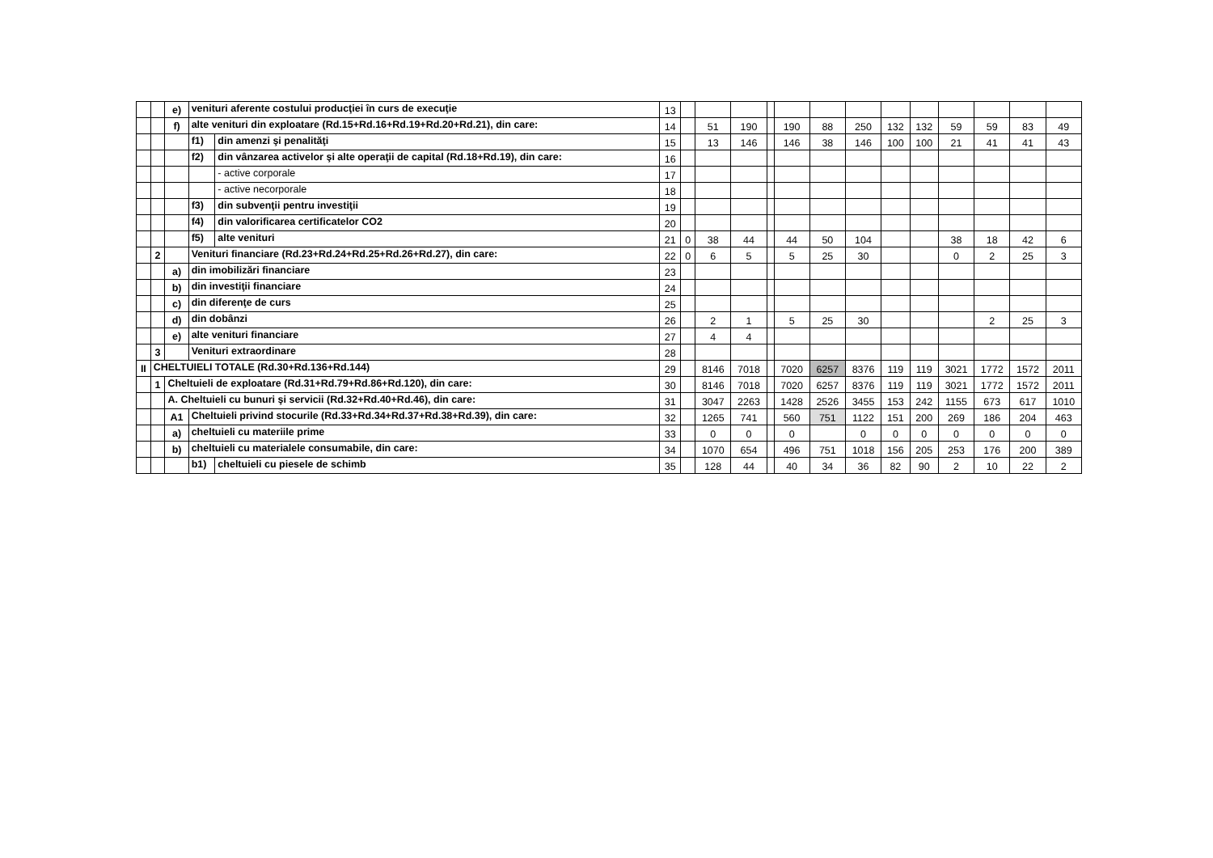| | | e) | venituri aferente costului producţiei în curs de execuţie | | 13 | | | | | | | | | | | | | |
| | | f) | alte venituri din exploatare (Rd.15+Rd.16+Rd.19+Rd.20+Rd.21), din care: | | 14 | | 51 | 190 | | 190 | 88 | 250 | 132 | 132 | 59 | 59 | 83 | 49 |
| | | | f1) | din amenzi şi penalităţi | 15 | | 13 | 146 | | 146 | 38 | 146 | 100 | 100 | 21 | 41 | 41 | 43 |
| | | | f2) | din vânzarea activelor şi alte operaţii de capital (Rd.18+Rd.19), din care: | 16 | | | | | | | | | | | | | |
| | | | | - active corporale | 17 | | | | | | | | | | | | | |
| | | | | - active necorporale | 18 | | | | | | | | | | | | | |
| | | | f3) | din subvenţii pentru investiţii | 19 | | | | | | | | | | | | | |
| | | | f4) | din valorificarea certificatelor CO2 | 20 | | | | | | | | | | | | | |
| | | | f5) | alte venituri | 21 | 0 | 38 | 44 | | 44 | 50 | 104 | | | 38 | 18 | 42 | 6 |
| | 2 | | Venituri financiare (Rd.23+Rd.24+Rd.25+Rd.26+Rd.27), din care: | | 22 | 0 | 6 | 5 | | 5 | 25 | 30 | | | 0 | 2 | 25 | 3 |
| | | a) | din imobilizări financiare | | 23 | | | | | | | | | | | | | |
| | | b) | din investiţii financiare | | 24 | | | | | | | | | | | | | |
| | | c) | din diferenţe de curs | | 25 | | | | | | | | | | | | | |
| | | d) | din dobânzi | | 26 | | 2 | 1 | | 5 | 25 | 30 | | | | 2 | 25 | 3 |
| | | e) | alte venituri financiare | | 27 | | 4 | 4 | | | | | | | | | | |
| | 3 | | Venituri extraordinare | | 28 | | | | | | | | | | | | | |
| II | CHELTUIELI TOTALE (Rd.30+Rd.136+Rd.144) | | | | 29 | | 8146 | 7018 | | 7020 | 6257 | 8376 | 119 | 119 | 3021 | 1772 | 1572 | 2011 |
| | 1 | Cheltuieli de exploatare (Rd.31+Rd.79+Rd.86+Rd.120), din care: | | | 30 | | 8146 | 7018 | | 7020 | 6257 | 8376 | 119 | 119 | 3021 | 1772 | 1572 | 2011 |
| | | A. Cheltuieli cu bunuri şi servicii (Rd.32+Rd.40+Rd.46), din care: | | | 31 | | 3047 | 2263 | | 1428 | 2526 | 3455 | 153 | 242 | 1155 | 673 | 617 | 1010 |
| | | A1 | Cheltuieli privind stocurile (Rd.33+Rd.34+Rd.37+Rd.38+Rd.39), din care: | | 32 | | 1265 | 741 | | 560 | 751 | 1122 | 151 | 200 | 269 | 186 | 204 | 463 |
| | | a) | cheltuieli cu materiile prime | | 33 | | 0 | 0 | | 0 | | 0 | 0 | 0 | 0 | 0 | 0 | 0 |
| | | b) | cheltuieli cu materialele consumabile, din care: | | 34 | | 1070 | 654 | | 496 | 751 | 1018 | 156 | 205 | 253 | 176 | 200 | 389 |
| | | | b1) | cheltuieli cu piesele de schimb | 35 | | 128 | 44 | | 40 | 34 | 36 | 82 | 90 | 2 | 10 | 22 | 2 |